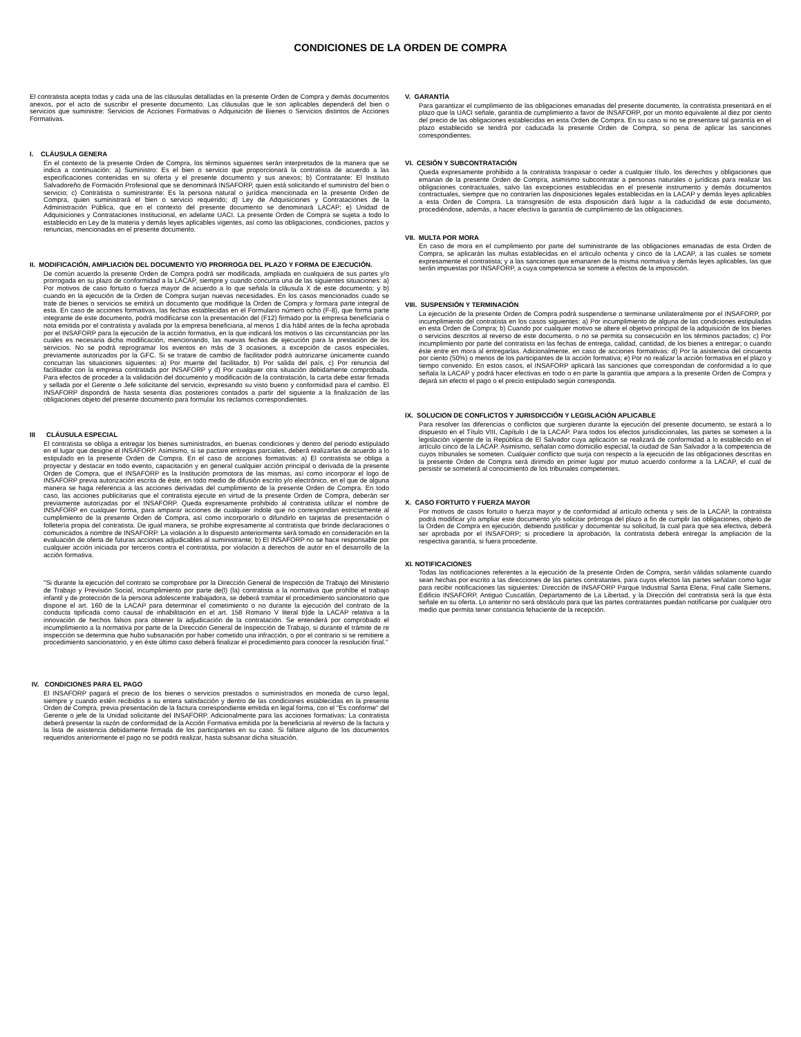CONDICIONES DE LA ORDEN DE COMPRA
El contratista acepta todas y cada una de las cláusulas detalladas en la presente Orden de Compra y demás documentos anexos, por el acto de suscribir el presente documento. Las cláusulas que le son aplicables dependerá del bien o servicios que suministre: Servicios de Acciones Formativas o Adquisición de Bienes o Servicios distintos de Acciones Formativas.
I. CLÁUSULA GENERA
En el contexto de la presente Orden de Compra, los términos siguientes serán interpretados de la manera que se indica a continuación: a) Suministro: Es el bien o servicio que proporcionará la contratista de acuerdo a las especificaciones contenidas en su oferta y el presente documento y sus anexos; b) Contratante: El Instituto Salvadoreño de Formación Profesional que se denominará INSAFORP, quien está solicitando el suministro del bien o servicio; c) Contratista o suministrante: Es la persona natural o jurídica mencionada en la presente Orden de Compra, quien suministrará el bien o servicio requerido; d) Ley de Adquisiciones y Contrataciones de la Administración Pública, que en el contexto del presente documento se denominará LACAP; e) Unidad de Adquisiciones y Contrataciones Institucional, en adelante UACI. La presente Orden de Compra se sujeta a todo lo establecido en Ley de la materia y demás leyes aplicables vigentes, así como las obligaciones, condiciones, pactos y renuncias, mencionadas en el presente documento.
II. MODIFICACIÓN, AMPLIACION DEL DOCUMENTO Y/O PRORROGA DEL PLAZO Y FORMA DE EJECUCIÓN.
De común acuerdo la presente Orden de Compra podrá ser modificada, ampliada en cualquiera de sus partes y/o prorrogada en su plazo de conformidad a la LACAP, siempre y cuando concurra una de las siguientes situaciones: a) Por motivos de caso fortuito o fuerza mayor de acuerdo a lo que señala la cláusula X de este documento; y b) cuando en la ejecución de la Orden de Compra surjan nuevas necesidades. En los casos mencionados cuado se trate de bienes o servicios se emitirá un documento que modifique la Orden de Compra y formara parte integral de esta. En caso de acciones formativas, las fechas establecidas en el Formulario número ocho (F-8), que forma parte integrante de este documento, podrá modificarse con la presentación del (F12) firmado por la empresa beneficiaria o nota emitida por el contratista y avalada por la empresa beneficiaria, al menos 1 día hábil antes de la fecha aprobada por el INSAFORP para la ejecución de la acción formativa, en la que indicará los motivos o las circunstancias por las cuales es necesaria dicha modificación, mencionando, las nuevas fechas de ejecución para la prestación de los servicios. No se podrá reprogramar los eventos en más de 3 ocasiones, a excepción de casos especiales, previamente autorizados por la GFC. Si se tratare de cambio de facilitador podrá autorizarse únicamente cuando concurran las situaciones siguientes: a) Por muerte del facilitador, b) Por salida del país, c) Por renuncia del facilitador con la empresa contratada por INSAFORP y d) Por cualquier otra situación debidamente comprobada. Para efectos de proceder a la validación del documento y modificación de la contratación, la carta debe estar firmada y sellada por el Gerente o Jefe solicitante del servicio, expresando su visto bueno y conformidad para el cambio. El INSAFORP dispondrá de hasta sesenta días posteriores contados a partir del siguiente a la finalización de las obligaciones objeto del presente documento para formular los reclamos correspondientes.
III CLÁUSULA ESPECIAL
El contratista se obliga a entregar los bienes suministrados, en buenas condiciones y dentro del periodo estipulado en el lugar que designe el INSAFORP. Asimismo, si se pactare entregas parciales, deberá realizarlas de acuerdo a lo estipulado en la presente Orden de Compra. En el caso de acciones formativas: a) El contratista se obliga a proyectar y destacar en todo evento, capacitación y en general cualquier acción principal o derivada de la presente Orden de Compra, que el INSAFORP es la Institución promotora de las mismas, así como incorporar el logo de INSAFORP previa autorización escrita de éste, en todo medio de difusión escrito y/o electrónico, en el que de alguna manera se haga referencia a las acciones derivadas del cumplimiento de la presente Orden de Compra. En todo caso, las acciones publicitarias que el contratista ejecute en virtud de la presente Orden de Compra, deberán ser previamente autorizadas por el INSAFORP. Queda expresamente prohibido al contratista utilizar el nombre de INSAFORP en cualquier forma, para amparar acciones de cualquier índole que no correspondan estrictamente al cumplimiento de la presente Orden de Compra, así como incorporarlo o difundirlo en tarjetas de presentación o folletería propia del contratista. De igual manera, se prohibe expresamente al contratista que brinde declaraciones o comunicados a nombre de INSAFORP. La violación a lo dispuesto anteriormente será tomado en consideración en la evaluación de oferta de futuras acciones adjudicables al suministrante; b) El INSAFORP no se hace responsable por cualquier acción iniciada por terceros contra el contratista, por violación a derechos de autor en el desarrollo de la acción formativa.
"Si durante la ejecución del contrato se comprobare por la Dirección General de Inspección de Trabajo del Ministerio de Trabajo y Previsión Social, incumplimiento por parte de(l) (la) contratista a la normativa que prohíbe el trabajo infantil y de protección de la persona adolescente trabajadora, se deberá tramitar el procedimiento sancionatorio que dispone el art. 160 de la LACAP para determinar el cometimiento o no durante la ejecución del contrato de la conducta tipificada como causal de inhabilitación en el art. 158 Romano V literal b)de la LACAP relativa a la innovación de hechos falsos para obtener la adjudicación de la contratación. Se entenderá por comprobado el incumplimiento a la normativa por parte de la Dirección General de Inspección de Trabajo, si durante el trámite de re inspección se determina que hubo subsanación por haber cometido una infracción, o por el contrario si se remitiere a procedimiento sancionatorio, y en éste último caso deberá finalizar el procedimiento para conocer la resolución final."
IV. CONDICIONES PARA EL PAGO
El INSAFORP pagará el precio de los bienes o servicios prestados o suministrados en moneda de curso legal, siempre y cuando estén recibidos a su entera satisfacción y dentro de las condiciones establecidas en la presente Orden de Compra, previa presentación de la factura correspondiente emitida en legal forma, con el "Es conforme" del Gerente o jefe de la Unidad solicitante del INSAFORP. Adicionalmente para las acciones formativas: La contratista deberá presentar la razón de conformidad de la Acción Formativa emitida por la beneficiaria al reverso de la factura y la lista de asistencia debidamente firmada de los participantes en su caso. Si faltare alguno de los documentos requeridos anteriormente el pago no se podrá realizar, hasta subsanar dicha situación.
V. GARANTÍA
Para garantizar el cumplimiento de las obligaciones emanadas del presente documento, la contratista presentará en el plazo que la UACI señale, garantía de cumplimiento a favor de INSAFORP, por un monto equivalente al diez por ciento del precio de las obligaciones establecidas en esta Orden de Compra. En su caso si no se presentare tal garantía en el plazo establecido se tendrá por caducada la presente Orden de Compra, so pena de aplicar las sanciones correspondientes.
VI. CESIÓN Y SUBCONTRATACIÓN
Queda expresamente prohibido a la contratista traspasar o ceder a cualquier título, los derechos y obligaciones que emanan de la presente Orden de Compra, asimismo subcontratar a personas naturales o jurídicas para realizar las obligaciones contractuales, salvo las excepciones establecidas en el presente instrumento y demás documentos contractuales, siempre que no contraríen las disposiciones legales establecidas en la LACAP y demás leyes aplicables a esta Orden de Compra. La transgresión de esta disposición dará lugar a la caducidad de este documento, procediéndose, además, a hacer efectiva la garantía de cumplimiento de las obligaciones.
VII. MULTA POR MORA
En caso de mora en el cumplimiento por parte del suministrante de las obligaciones emanadas de esta Orden de Compra, se aplicarán las multas establecidas en el artículo ochenta y cinco de la LACAP, a las cuales se somete expresamente el contratista; y a las sanciones que emanaren de la misma normativa y demás leyes aplicables, las que serán impuestas por INSAFORP, a cuya competencia se somete a efectos de la imposición.
VIII. SUSPENSIÓN Y TERMINACIÓN
La ejecución de la presente Orden de Compra podrá suspenderse o terminarse unilateralmente por el INSAFORP, por incumplimiento del contratista en los casos siguientes: a) Por incumplimiento de alguna de las condiciones estipuladas en esta Orden de Compra; b) Cuando por cualquier motivo se altere el objetivo principal de la adquisición de los bienes o servicios descritos al reverso de este documento, o no se permita su consecución en los términos pactados; c) Por incumplimiento por parte del contratista en las fechas de entrega, calidad, cantidad, de los bienes a entregar; o cuando éste entre en mora al entregarlas. Adicionalmente, en caso de acciones formativas: d) Por la asistencia del cincuenta por ciento (50%) o menos de los participantes de la acción formativa; e) Por no realizar la acción formativa en el plazo y tiempo convenido. En estos casos, el INSAFORP aplicará las sanciones que correspondan de conformidad a lo que señala la LACAP y podrá hacer efectivas en todo o en parte la garantía que ampara a la presente Orden de Compra y dejará sin efecto el pago o el precio estipulado según corresponda.
IX. SOLUCION DE CONFLICTOS Y JURISDICCIÓN Y LEGISLACIÓN APLICABLE
Para resolver las diferencias o conflictos que surgieren durante la ejecución del presente documento, se estará a lo dispuesto en el Título VIII, Capítulo I de la LACAP. Para todos los efectos jurisdiccionales, las partes se someten a la legislación vigente de la República de El Salvador cuya aplicación se realizará de conformidad a lo establecido en el artículo cinco de la LACAP. Asimismo, señalan como domicilio especial, la ciudad de San Salvador a la competencia de cuyos tribunales se someten. Cualquier conflicto que surja con respecto a la ejecución de las obligaciones descritas en la presente Orden de Compra será dirimido en primer lugar por mutuo acuerdo conforme a la LACAP, el cual de persistir se someterá al conocimiento de los tribunales competentes.
X. CASO FORTUITO Y FUERZA MAYOR
Por motivos de casos fortuito o fuerza mayor y de conformidad al artículo ochenta y seis de la LACAP, la contratista podrá modificar y/o ampliar este documento y/o solicitar prórroga del plazo a fin de cumplir las obligaciones, objeto de la Orden de Compra en ejecución, debiendo justificar y documentar su solicitud, la cual para que sea efectiva, deberá ser aprobada por el INSAFORP; si procediere la aprobación, la contratista deberá entregar la ampliación de la respectiva garantía, si fuera procedente.
XI. NOTIFICACIONES
Todas las notificaciones referentes a la ejecución de la presente Orden de Compra, serán válidas solamente cuando sean hechas por escrito a las direcciones de las partes contratantes, para cuyos efectos las partes señalan como lugar para recibir notificaciones las siguientes: Dirección de INSAFORP Parque Industrial Santa Elena, Final calle Siemens, Edificio INSAFORP, Antiguo Cuscatlán, Departamento de La Libertad, y la Dirección del contratista será la que ésta señale en su oferta. Lo anterior no será obstáculo para que las partes contratantes puedan notificarse por cualquier otro medio que permita tener constancia fehaciente de la recepción.